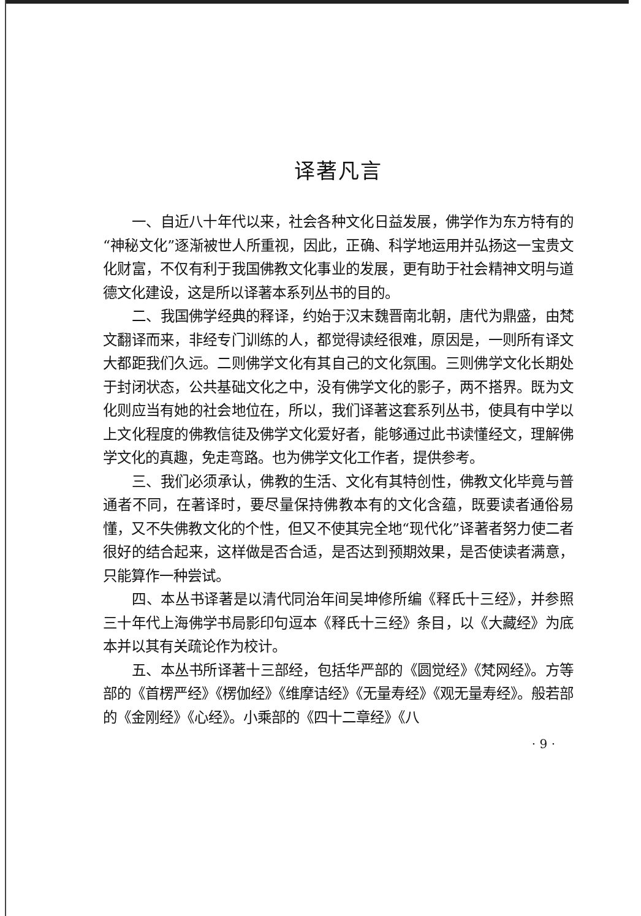译著凡言
一、自近八十年代以来，社会各种文化日益发展，佛学作为东方特有的“神秘文化”逐渐被世人所重视，因此，正确、科学地运用并弘扬这一宝贵文化财富，不仅有利于我国佛教文化事业的发展，更有助于社会精神文明与道德文化建设，这是所以译著本系列丛书的目的。
二、我国佛学经典的释译，约始于汉末魏晋南北朝，唐代为鼎盛，由梵文翻译而来，非经专门训练的人，都觉得读经很难，原因是，一则所有译文大都距我们久远。二则佛学文化有其自己的文化氛围。三则佛学文化长期处于封闭状态，公共基础文化之中，没有佛学文化的影子，两不搭界。既为文化则应当有她的社会地位在，所以，我们译著这套系列丛书，使具有中学以上文化程度的佛教信徒及佛学文化爱好者，能够通过此书读懂经文，理解佛学文化的真趣，免走弯路。也为佛学文化工作者，提供参考。
三、我们必须承认，佛教的生活、文化有其特创性，佛教文化毕竟与普通者不同，在著译时，要尽量保持佛教本有的文化含蕴，既要读者通俗易懂，又不失佛教文化的个性，但又不使其完全地“现代化”译著者努力使二者很好的结合起来，这样做是否合适，是否达到预期效果，是否使读者满意，只能算作一种尝试。
四、本丛书译著是以清代同治年间吴坤修所编《释氏十三经》，并参照三十年代上海佛学书局影印句逗本《释氏十三经》条目，以《大藏经》为底本并以其有关疏论作为校计。
五、本丛书所译著十三部经，包括华严部的《圆觉经》《梵网经》。方等部的《首楞严经》《楞伽经》《维摩诘经》《无量寿经》《观无量寿经》。般若部的《金刚经》《心经》。小乘部的《四十二章经》《八
· 9 ·